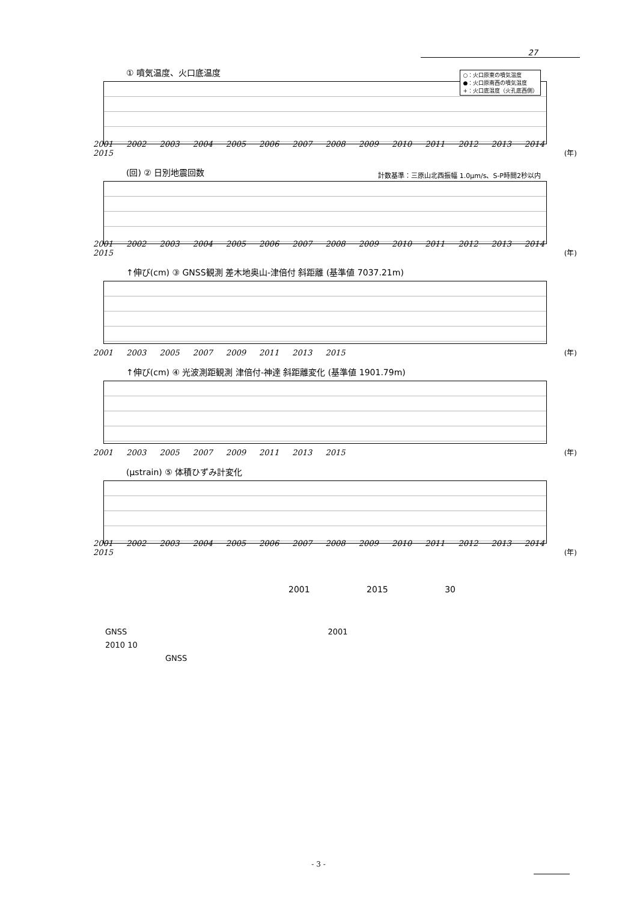27
① 噴気温度、火口底温度
○：火口原東の噴気温度
●：火口原南西の噴気温度
+：火口底温度（火孔底西側）
2001 2002 2003 2004 2005 2006 2007 2008 2009 2010 2011 2012 2013 2014 2015
(年)
(回) ② 日別地震回数
計数基準：三原山北西振幅 1.0μm/s、S-P時間2秒以内
2001 2002 2003 2004 2005 2006 2007 2008 2009 2010 2011 2012 2013 2014 2015
(年)
↑伸び(cm) ③ GNSS観測 差木地奥山-津倍付 斜距離 (基準値 7037.21m)
2001 2003 2005 2007 2009 2011 2013 2015
(年)
↑伸び(cm) ④ 光波測距観測 津倍付-神達 斜距離変化 (基準値 1901.79m)
2001 2003 2005 2007 2009 2011 2013 2015
(年)
(μstrain) ⑤ 体積ひずみ計変化
2001 2002 2003 2004 2005 2006 2007 2008 2009 2010 2011 2012 2013 2014 2015
(年)
2001 2015 30
GNSS 2001
2010 10
GNSS
- 3 -